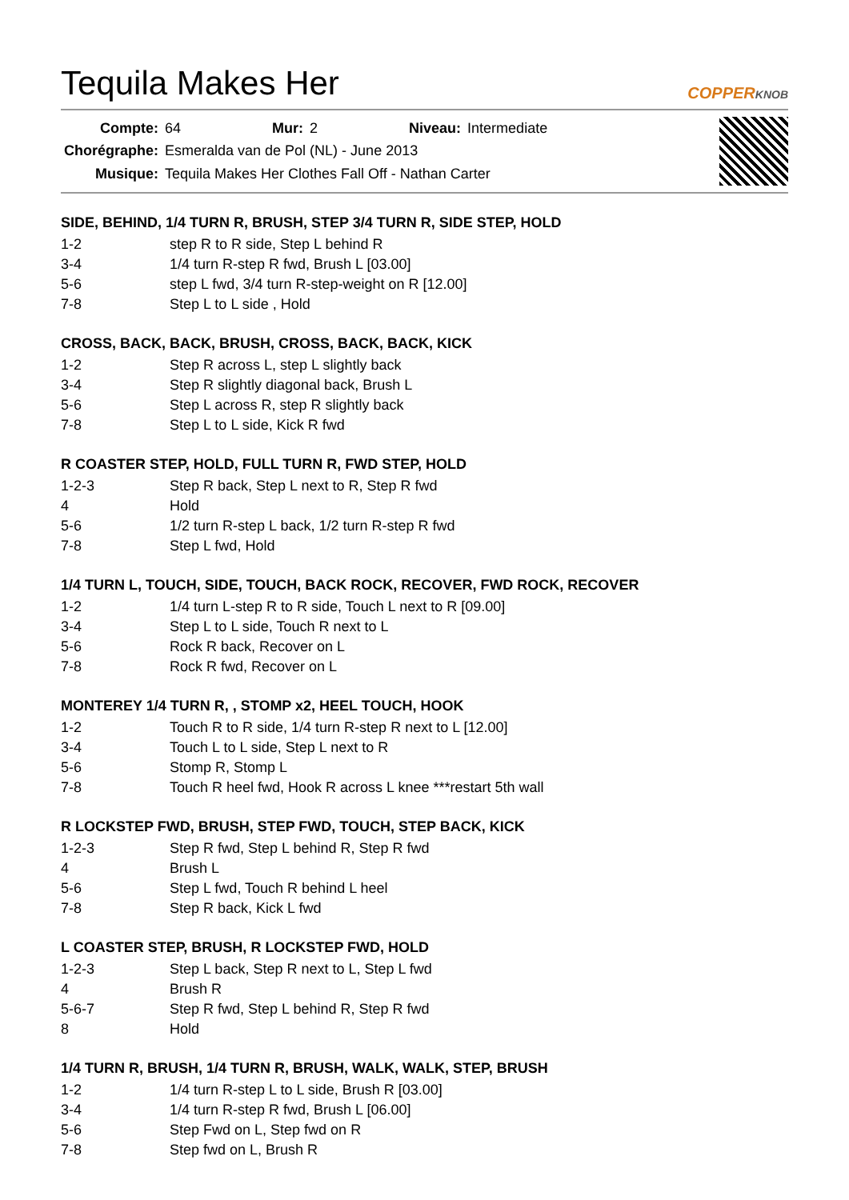Tequila Makes Her
COPPERKNOB
| Compte: | 64 | Mur: | 2 | Niveau: | Intermediate |
| Chorégraphe: | Esmeralda van de Pol (NL) - June 2013 | | | | |
| Musique: | Tequila Makes Her Clothes Fall Off - Nathan Carter | | | | |
SIDE, BEHIND, 1/4 TURN R, BRUSH, STEP 3/4 TURN R, SIDE STEP, HOLD
| 1-2 | step R to R side, Step L behind R |
| 3-4 | 1/4 turn R-step R fwd, Brush L [03.00] |
| 5-6 | step L fwd, 3/4 turn R-step-weight on R [12.00] |
| 7-8 | Step L to L side , Hold |
CROSS, BACK, BACK, BRUSH, CROSS, BACK, BACK, KICK
| 1-2 | Step R across L, step L slightly back |
| 3-4 | Step R slightly diagonal back, Brush L |
| 5-6 | Step L across R, step R slightly back |
| 7-8 | Step L to L side, Kick R fwd |
R COASTER STEP, HOLD, FULL TURN R, FWD STEP, HOLD
| 1-2-3 | Step R back, Step L next to R, Step R fwd |
| 4 | Hold |
| 5-6 | 1/2 turn R-step L back, 1/2 turn R-step R fwd |
| 7-8 | Step L fwd, Hold |
1/4 TURN L, TOUCH, SIDE, TOUCH, BACK ROCK, RECOVER, FWD ROCK, RECOVER
| 1-2 | 1/4 turn L-step R to R side, Touch L next to R [09.00] |
| 3-4 | Step L to L side, Touch R next to L |
| 5-6 | Rock R back, Recover on L |
| 7-8 | Rock R fwd, Recover on L |
MONTEREY 1/4 TURN R, , STOMP x2, HEEL TOUCH, HOOK
| 1-2 | Touch R to R side, 1/4 turn R-step R next to L [12.00] |
| 3-4 | Touch L to L side, Step L next to R |
| 5-6 | Stomp R, Stomp L |
| 7-8 | Touch R heel fwd, Hook R across L knee ***restart 5th wall |
R LOCKSTEP FWD, BRUSH, STEP FWD, TOUCH, STEP BACK, KICK
| 1-2-3 | Step R fwd, Step L behind R, Step R fwd |
| 4 | Brush L |
| 5-6 | Step L fwd, Touch R behind L heel |
| 7-8 | Step R back, Kick L fwd |
L COASTER STEP, BRUSH, R LOCKSTEP FWD, HOLD
| 1-2-3 | Step L back, Step R next to L, Step L fwd |
| 4 | Brush R |
| 5-6-7 | Step R fwd, Step L behind R, Step R fwd |
| 8 | Hold |
1/4 TURN R, BRUSH, 1/4 TURN R, BRUSH, WALK, WALK, STEP, BRUSH
| 1-2 | 1/4 turn R-step L to L side, Brush R [03.00] |
| 3-4 | 1/4 turn R-step R fwd, Brush L [06.00] |
| 5-6 | Step Fwd on L, Step fwd on R |
| 7-8 | Step fwd on L, Brush R |